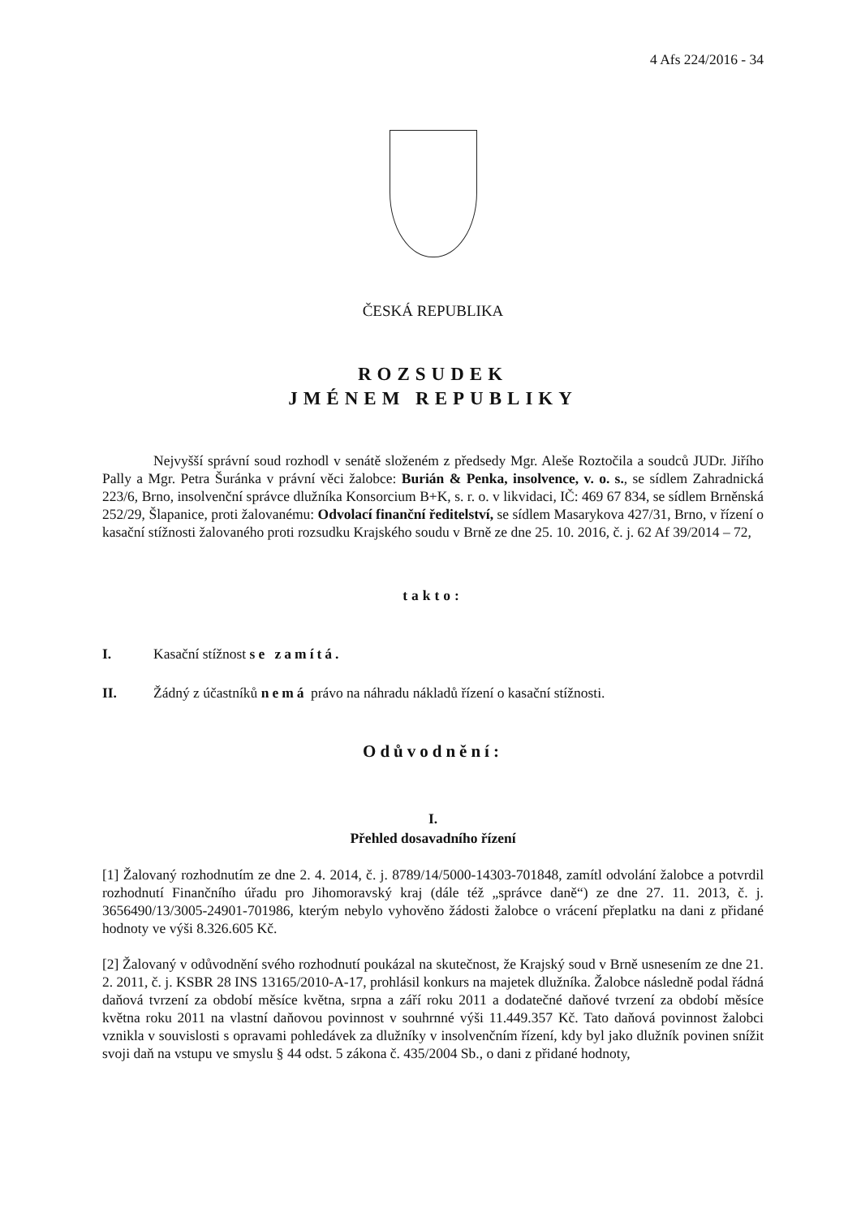4 Afs 224/2016 - 34
ČESKÁ REPUBLIKA
ROZSUDEK
JMÉNEM REPUBLIKY
Nejvyšší správní soud rozhodl v senátě složeném z předsedy Mgr. Aleše Roztočila a soudců JUDr. Jiřího Pally a Mgr. Petra Šuránka v právní věci žalobce: Burián & Penka, insolvence, v. o. s., se sídlem Zahradnická 223/6, Brno, insolvenční správce dlužníka Konsorcium B+K, s. r. o. v likvidaci, IČ: 469 67 834, se sídlem Brněnská 252/29, Šlapanice, proti žalovanému: Odvolací finanční ředitelství, se sídlem Masarykova 427/31, Brno, v řízení o kasační stížnosti žalovaného proti rozsudku Krajského soudu v Brně ze dne 25. 10. 2016, č. j. 62 Af 39/2014 – 72,
takto:
I. Kasační stížnost se zamítá.
II. Žádný z účastníků nemá právo na náhradu nákladů řízení o kasační stížnosti.
Odůvodnění:
I.
Přehled dosavadního řízení
[1] Žalovaný rozhodnutím ze dne 2. 4. 2014, č. j. 8789/14/5000-14303-701848, zamítl odvolání žalobce a potvrdil rozhodnutí Finančního úřadu pro Jihomoravský kraj (dále též „správce daně“) ze dne 27. 11. 2013, č. j. 3656490/13/3005-24901-701986, kterým nebylo vyhověno žádosti žalobce o vrácení přeplatku na dani z přidané hodnoty ve výši 8.326.605 Kč.
[2] Žalovaný v odůvodnění svého rozhodnutí poukázal na skutečnost, že Krajský soud v Brně usnesením ze dne 21. 2. 2011, č. j. KSBR 28 INS 13165/2010-A-17, prohlásil konkurs na majetek dlužníka. Žalobce následně podal řádná daňová tvrzení za období měsíce května, srpna a září roku 2011 a dodatečné daňové tvrzení za období měsíce května roku 2011 na vlastní daňovou povinnost v souhrnné výši 11.449.357 Kč. Tato daňová povinnost žalobci vznikla v souvislosti s opravami pohledávek za dlužníky v insolvenčním řízení, kdy byl jako dlužník povinen snížit svoji daň na vstupu ve smyslu § 44 odst. 5 zákona č. 435/2004 Sb., o dani z přidané hodnoty,